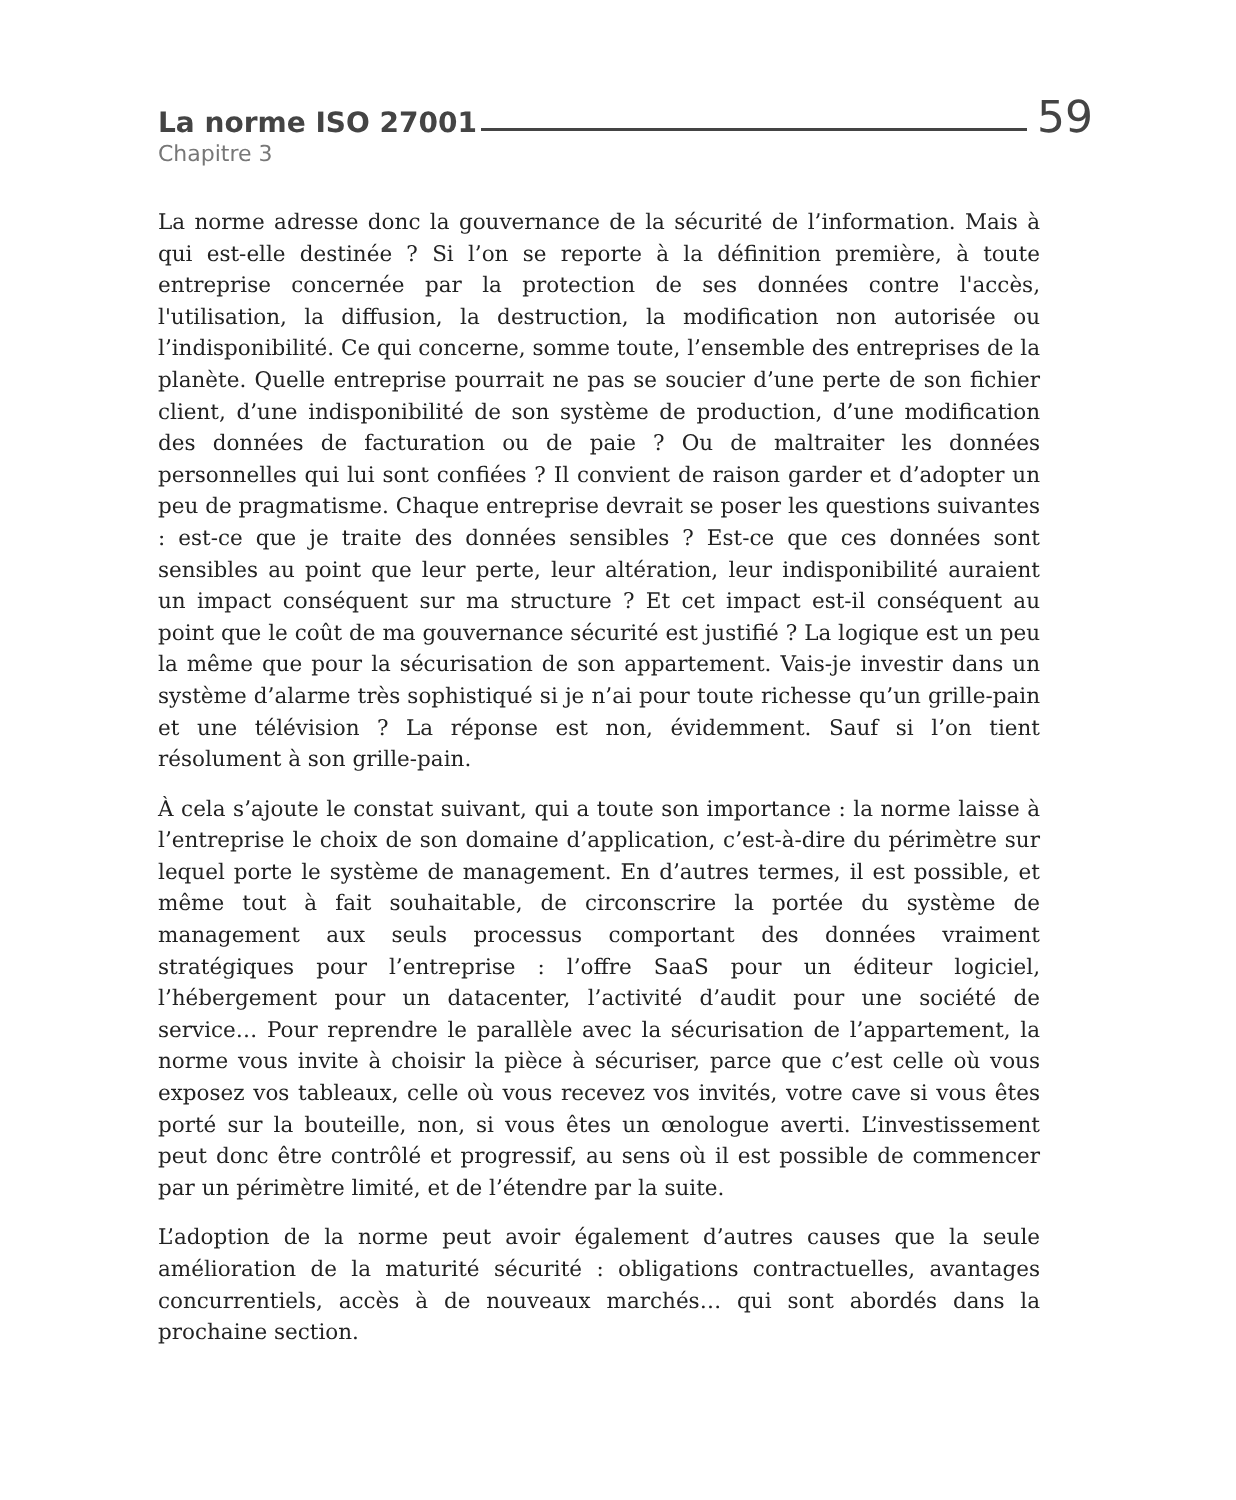La norme ISO 27001 59
Chapitre 3
La norme adresse donc la gouvernance de la sécurité de l’information. Mais à qui est-elle destinée ? Si l’on se reporte à la définition première, à toute entreprise concernée par la protection de ses données contre l'accès, l'utilisation, la diffusion, la destruction, la modification non autorisée ou l’indisponibilité. Ce qui concerne, somme toute, l’ensemble des entreprises de la planète. Quelle entreprise pourrait ne pas se soucier d’une perte de son fichier client, d’une indisponibilité de son système de production, d’une modification des données de facturation ou de paie ? Ou de maltraiter les données personnelles qui lui sont confiées ? Il convient de raison garder et d’adopter un peu de pragmatisme. Chaque entreprise devrait se poser les questions suivantes : est-ce que je traite des données sensibles ? Est-ce que ces données sont sensibles au point que leur perte, leur altération, leur indisponibilité auraient un impact conséquent sur ma structure ? Et cet impact est-il conséquent au point que le coût de ma gouvernance sécurité est justifié ? La logique est un peu la même que pour la sécurisation de son appartement. Vais-je investir dans un système d’alarme très sophistiqué si je n’ai pour toute richesse qu’un grille-pain et une télévision ? La réponse est non, évidemment. Sauf si l’on tient résolument à son grille-pain.
À cela s’ajoute le constat suivant, qui a toute son importance : la norme laisse à l’entreprise le choix de son domaine d’application, c’est-à-dire du périmètre sur lequel porte le système de management. En d’autres termes, il est possible, et même tout à fait souhaitable, de circonscrire la portée du système de management aux seuls processus comportant des données vraiment stratégiques pour l’entreprise : l’offre SaaS pour un éditeur logiciel, l’hébergement pour un datacenter, l’activité d’audit pour une société de service… Pour reprendre le parallèle avec la sécurisation de l’appartement, la norme vous invite à choisir la pièce à sécuriser, parce que c’est celle où vous exposez vos tableaux, celle où vous recevez vos invités, votre cave si vous êtes porté sur la bouteille, non, si vous êtes un œnologue averti. L’investissement peut donc être contrôlé et progressif, au sens où il est possible de commencer par un périmètre limité, et de l’étendre par la suite.
L’adoption de la norme peut avoir également d’autres causes que la seule amélioration de la maturité sécurité : obligations contractuelles, avantages concurrentiels, accès à de nouveaux marchés… qui sont abordés dans la prochaine section.